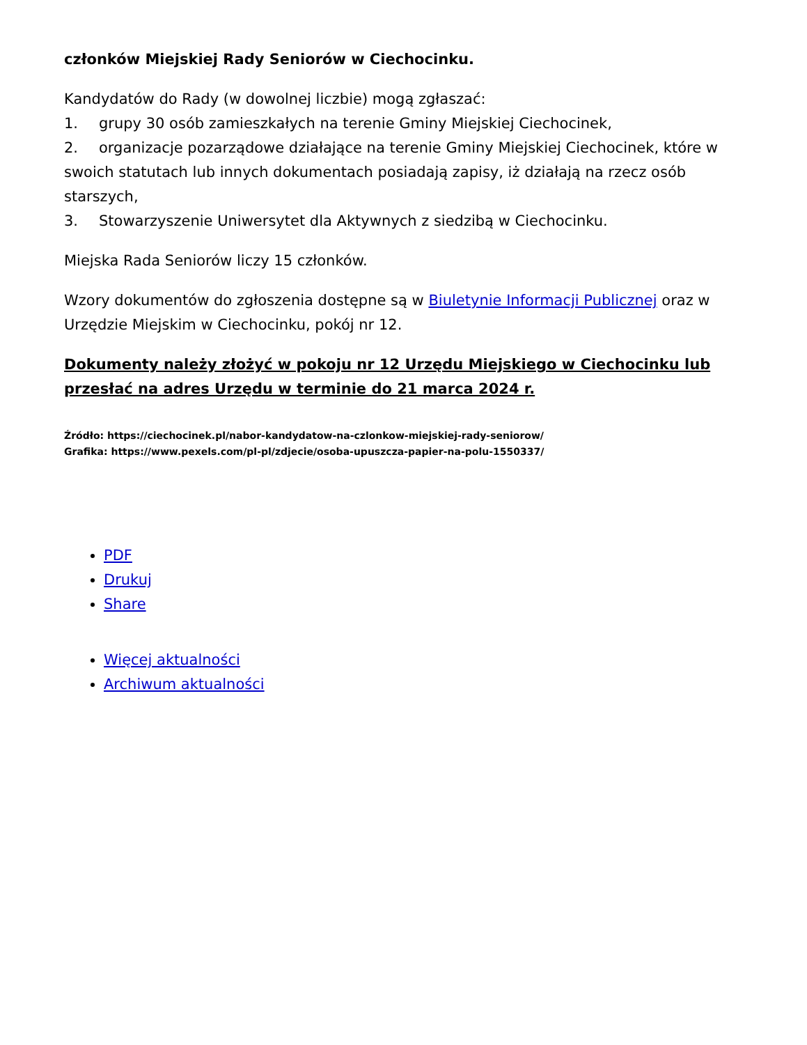członków Miejskiej Rady Seniorów w Ciechocinku.
Kandydatów do Rady (w dowolnej liczbie) mogą zgłaszać:
1. grupy 30 osób zamieszkałych na terenie Gminy Miejskiej Ciechocinek,
2. organizacje pozarządowe działające na terenie Gminy Miejskiej Ciechocinek, które w swoich statutach lub innych dokumentach posiadają zapisy, iż działają na rzecz osób starszych,
3. Stowarzyszenie Uniwersytet dla Aktywnych z siedzibą w Ciechocinku.
Miejska Rada Seniorów liczy 15 członków.
Wzory dokumentów do zgłoszenia dostępne są w Biuletynie Informacji Publicznej oraz w Urzędzie Miejskim w Ciechocinku, pokój nr 12.
Dokumenty należy złożyć w pokoju nr 12 Urzędu Miejskiego w Ciechocinku lub przesłać na adres Urzędu w terminie do 21 marca 2024 r.
Źródło: https://ciechocinek.pl/nabor-kandydatow-na-czlonkow-miejskiej-rady-seniorow/
Grafika: https://www.pexels.com/pl-pl/zdjecie/osoba-upuszcza-papier-na-polu-1550337/
PDF
Drukuj
Share
Więcej aktualności
Archiwum aktualności